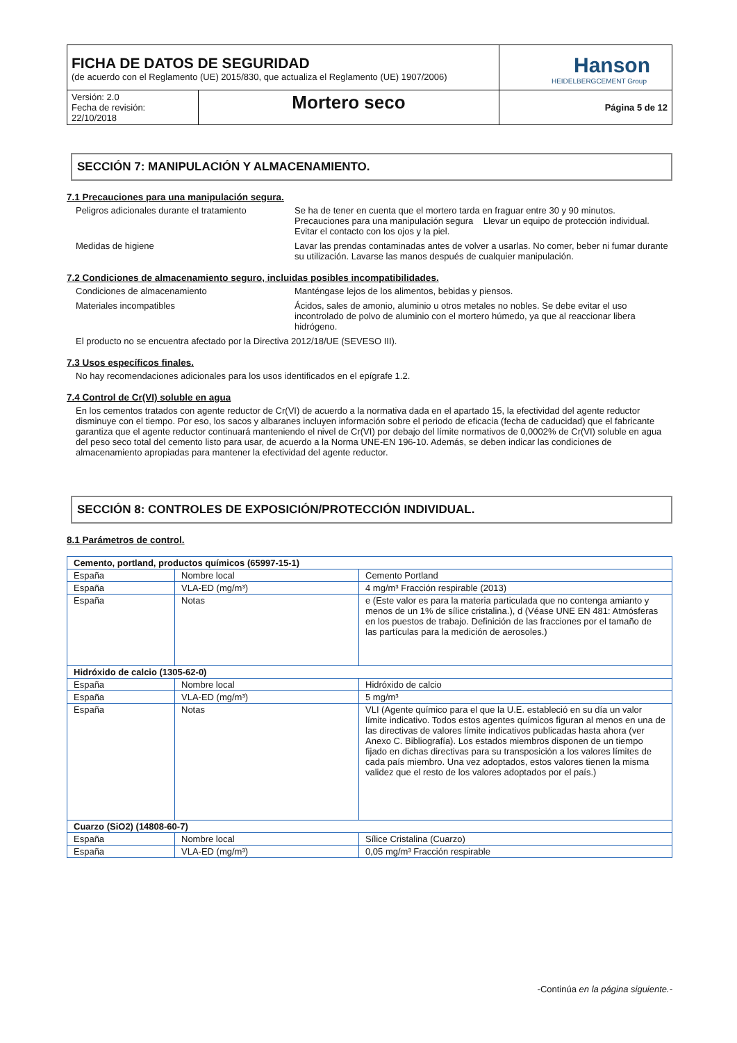| FICHA DE DATOS DE SEGURIDAD (de acuerdo con el Reglamento (UE) 2015/830, que actualiza el Reglamento (UE) 1907/2006) | | Hanson HEIDELBERGCEMENT Group |
| Versión: 2.0 Fecha de revisión: 22/10/2018 | Mortero seco | Página 5 de 12 |
SECCIÓN 7: MANIPULACIÓN Y ALMACENAMIENTO.
7.1 Precauciones para una manipulación segura.
Peligros adicionales durante el tratamiento
Se ha de tener en cuenta que el mortero tarda en fraguar entre 30 y 90 minutos. Precauciones para una manipulación segura Llevar un equipo de protección individual. Evitar el contacto con los ojos y la piel.
Medidas de higiene Lavar las prendas contaminadas antes de volver a usarlas. No comer, beber ni fumar durante su utilización. Lavarse las manos después de cualquier manipulación.
7.2 Condiciones de almacenamiento seguro, incluidas posibles incompatibilidades.
Condiciones de almacenamiento Manténgase lejos de los alimentos, bebidas y piensos.
Materiales incompatibles Ácidos, sales de amonio, aluminio u otros metales no nobles. Se debe evitar el uso incontrolado de polvo de aluminio con el mortero húmedo, ya que al reaccionar libera hidrógeno.
El producto no se encuentra afectado por la Directiva 2012/18/UE (SEVESO III).
7.3 Usos específicos finales.
No hay recomendaciones adicionales para los usos identificados en el epígrafe 1.2.
7.4 Control de Cr(VI) soluble en agua
En los cementos tratados con agente reductor de Cr(VI) de acuerdo a la normativa dada en el apartado 15, la efectividad del agente reductor disminuye con el tiempo. Por eso, los sacos y albaranes incluyen información sobre el periodo de eficacia (fecha de caducidad) que el fabricante garantiza que el agente reductor continuará manteniendo el nivel de Cr(VI) por debajo del límite normativos de 0,0002% de Cr(VI) soluble en agua del peso seco total del cemento listo para usar, de acuerdo a la Norma UNE-EN 196-10. Además, se deben indicar las condiciones de almacenamiento apropiadas para mantener la efectividad del agente reductor.
SECCIÓN 8: CONTROLES DE EXPOSICIÓN/PROTECCIÓN INDIVIDUAL.
8.1 Parámetros de control.
| Cemento, portland, productos químicos (65997-15-1) | | |
| España | Nombre local | Cemento Portland |
| España | VLA-ED (mg/m³) | 4 mg/m³ Fracción respirable (2013) |
| España | Notas | e (Este valor es para la materia particulada que no contenga amianto y menos de un 1% de sílice cristalina.), d (Véase UNE EN 481: Atmósferas en los puestos de trabajo. Definición de las fracciones por el tamaño de las partículas para la medición de aerosoles.) |
| Hidróxido de calcio (1305-62-0) | | |
| España | Nombre local | Hidróxido de calcio |
| España | VLA-ED (mg/m³) | 5 mg/m³ |
| España | Notas | VLI (Agente químico para el que la U.E. estableció en su día un valor límite indicativo. Todos estos agentes químicos figuran al menos en una de las directivas de valores límite indicativos publicadas hasta ahora (ver Anexo C. Bibliografía). Los estados miembros disponen de un tiempo fijado en dichas directivas para su transposición a los valores límites de cada país miembro. Una vez adoptados, estos valores tienen la misma validez que el resto de los valores adoptados por el país.) |
| Cuarzo (SiO2) (14808-60-7) | | |
| España | Nombre local | Sílice Cristalina (Cuarzo) |
| España | VLA-ED (mg/m³) | 0,05 mg/m³ Fracción respirable |
-Continúa en la página siguiente.-